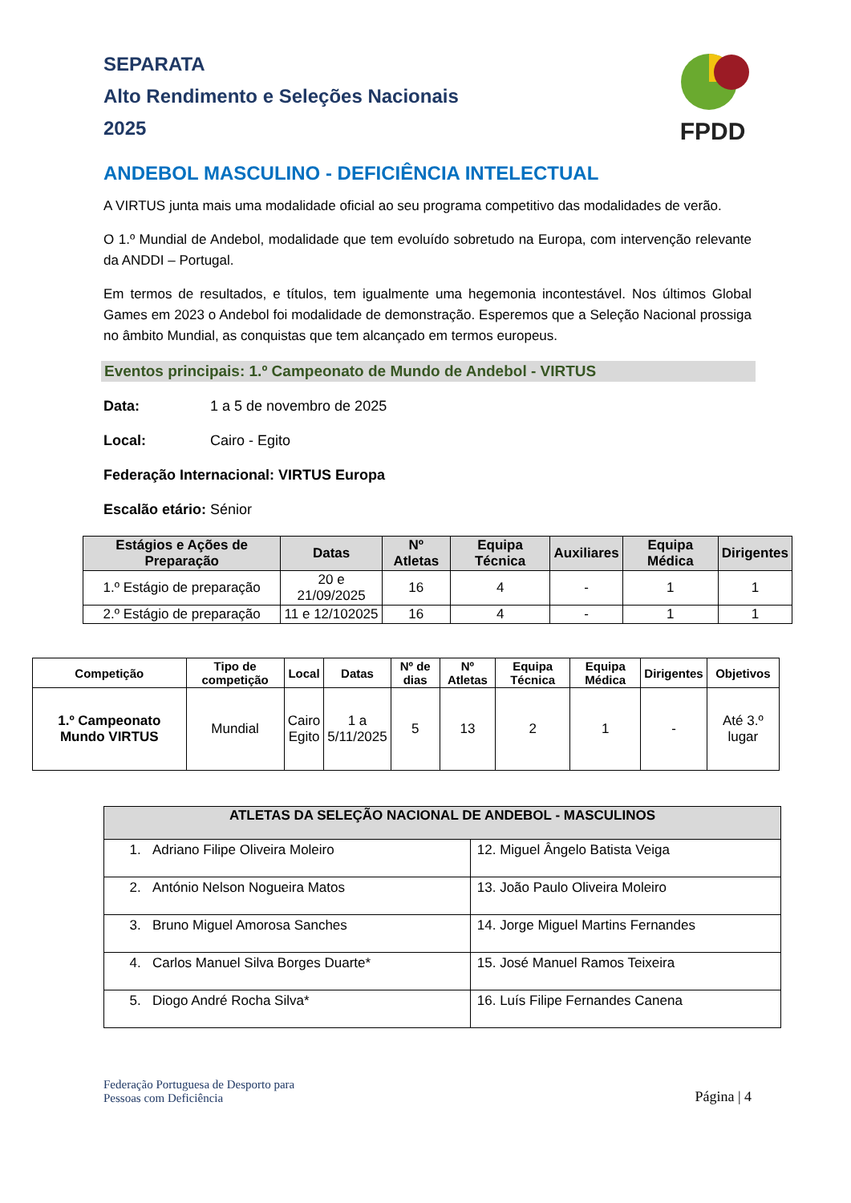SEPARATA
Alto Rendimento e Seleções Nacionais
2025
FPDD
ANDEBOL MASCULINO - DEFICIÊNCIA INTELECTUAL
A VIRTUS junta mais uma modalidade oficial ao seu programa competitivo das modalidades de verão.
O 1.º Mundial de Andebol, modalidade que tem evoluído sobretudo na Europa, com intervenção relevante da ANDDI – Portugal.
Em termos de resultados, e títulos, tem igualmente uma hegemonia incontestável. Nos últimos Global Games em 2023 o Andebol foi modalidade de demonstração. Esperemos que a Seleção Nacional prossiga no âmbito Mundial, as conquistas que tem alcançado em termos europeus.
Eventos principais: 1.º Campeonato de Mundo de Andebol - VIRTUS
Data: 1 a 5 de novembro de 2025
Local: Cairo - Egito
Federação Internacional: VIRTUS Europa
Escalão etário: Sénior
| Estágios e Ações de Preparação | Datas | Nº Atletas | Equipa Técnica | Auxiliares | Equipa Médica | Dirigentes |
| --- | --- | --- | --- | --- | --- | --- |
| 1.º Estágio de preparação | 20 e 21/09/2025 | 16 | 4 | - | 1 | 1 |
| 2.º Estágio de preparação | 11 e 12/102025 | 16 | 4 | - | 1 | 1 |
| Competição | Tipo de competição | Local | Datas | Nº de dias | Nº Atletas | Equipa Técnica | Equipa Médica | Dirigentes | Objetivos |
| --- | --- | --- | --- | --- | --- | --- | --- | --- | --- |
| 1.º Campeonato Mundo VIRTUS | Mundial | Cairo Egito | 1 a 5/11/2025 | 5 | 13 | 2 | 1 | - | Até 3.º lugar |
| ATLETAS DA SELEÇÃO NACIONAL DE ANDEBOL - MASCULINOS | |
| --- | --- |
| 1. Adriano Filipe Oliveira Moleiro | 12. Miguel Ângelo Batista Veiga |
| 2. António Nelson Nogueira Matos | 13. João Paulo Oliveira Moleiro |
| 3. Bruno Miguel Amorosa Sanches | 14. Jorge Miguel Martins Fernandes |
| 4. Carlos Manuel Silva Borges Duarte* | 15. José Manuel Ramos Teixeira |
| 5. Diogo André Rocha Silva* | 16. Luís Filipe Fernandes Canena |
Federação Portuguesa de Desporto para
Pessoas com Deficiência
Página | 4